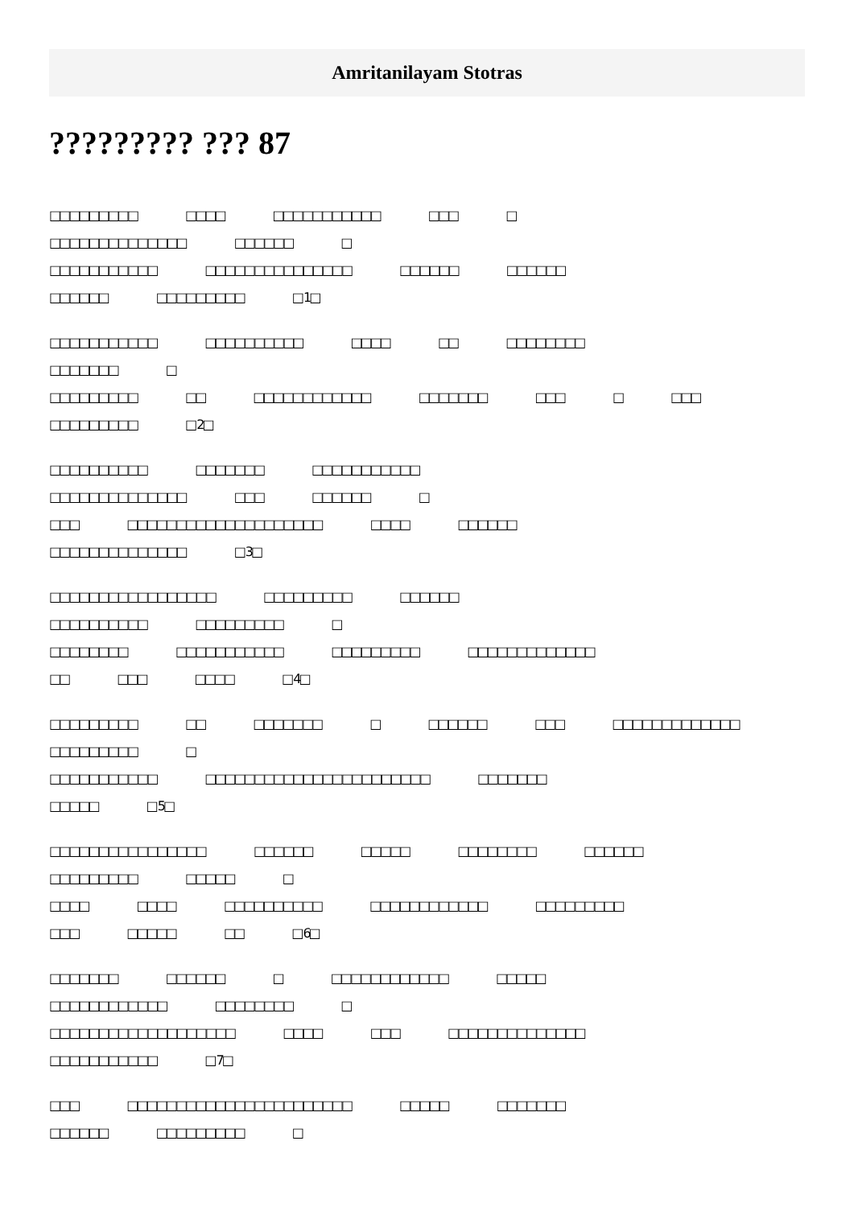Amritanilayam Stotras
????????? ??? 87
□□□□□□□□□ □□□□ □□□□□□□□□□□ □□□ □
□□□□□□□□□□□□□□ □□□□□□ □
□□□□□□□□□□□ □□□□□□□□□□□□□□□ □□□□□□ □□□□□□
□□□□□□ □□□□□□□□□ □ 1□
□□□□□□□□□□□ □□□□□□□□□□ □□□□ □□ □□□□□□□□
□□□□□□□ □
□□□□□□□□□ □□ □□□□□□□□□□□□ □□□□□□□ □□□ □ □□□
□□□□□□□□□ □ 2□
□□□□□□□□□□ □□□□□□□ □□□□□□□□□□□
□□□□□□□□□□□□□□ □□□ □□□□□□ □
□□□ □□□□□□□□□□□□□□□□□□□□ □□□□ □□□□□□
□□□□□□□□□□□□□□ □ 3□
□□□□□□□□□□□□□□□□□ □□□□□□□□□ □□□□□□
□□□□□□□□□□ □□□□□□□□□ □
□□□□□□□□ □□□□□□□□□□□ □□□□□□□□□ □□□□□□□□□□□□□
□□ □□□ □□□□ □ 4□
□□□□□□□□□ □□ □□□□□□□ □ □□□□□□ □□□ □□□□□□□□□□□□□
□□□□□□□□□ □
□□□□□□□□□□□ □□□□□□□□□□□□□□□□□□□□□□□ □□□□□□□
□□□□□ □ 5□
□□□□□□□□□□□□□□□□ □□□□□□ □□□□□ □□□□□□□□ □□□□□□
□□□□□□□□□ □□□□□ □
□□□□ □□□□ □□□□□□□□□□ □□□□□□□□□□□□ □□□□□□□□□
□□□ □□□□□ □□ □ 6□
□□□□□□□ □□□□□□ □ □□□□□□□□□□□□ □□□□□
□□□□□□□□□□□□ □□□□□□□□ □
□□□□□□□□□□□□□□□□□□□ □□□□ □□□ □□□□□□□□□□□□□□
□□□□□□□□□□□ □ 7□
□□□ □□□□□□□□□□□□□□□□□□□□□□□ □□□□□ □□□□□□□
□□□□□□ □□□□□□□□□ □